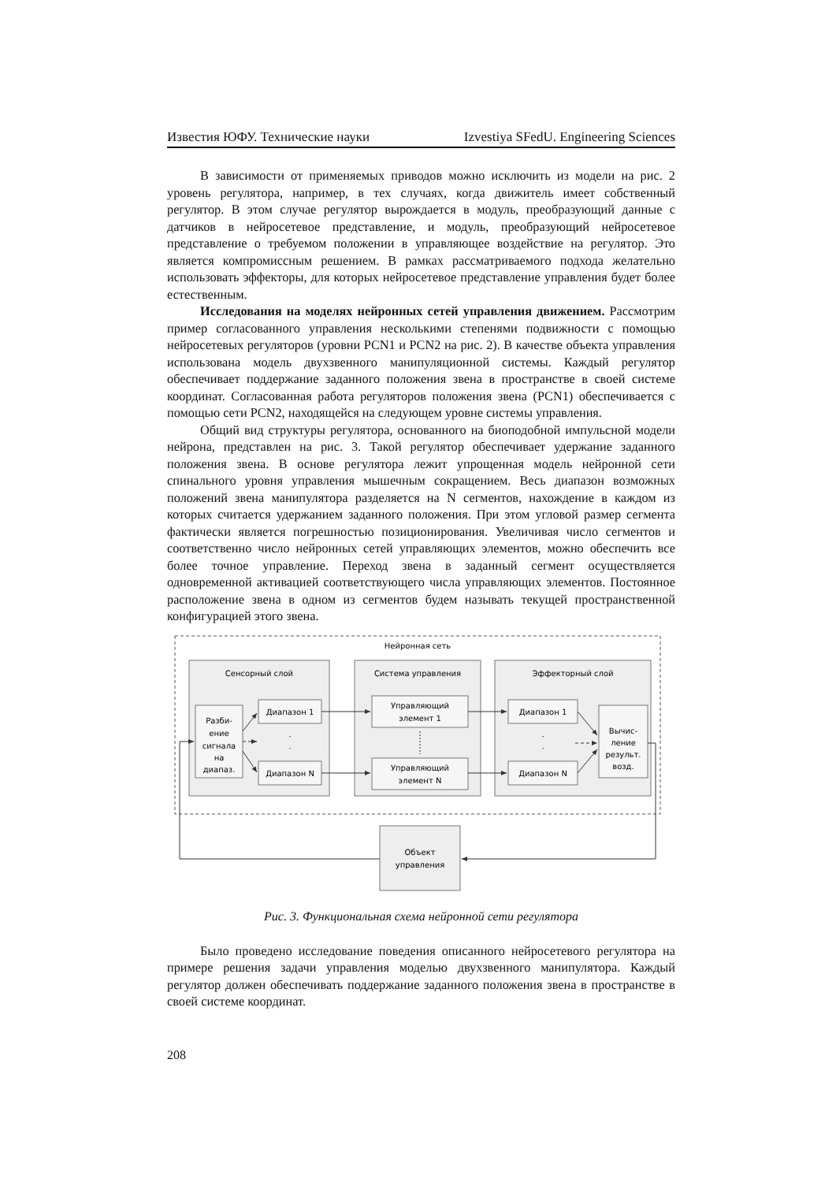Известия ЮФУ. Технические науки Izvestiya SFedU. Engineering Sciences
В зависимости от применяемых приводов можно исключить из модели на рис. 2 уровень регулятора, например, в тех случаях, когда движитель имеет собственный регулятор. В этом случае регулятор вырождается в модуль, преобразующий данные с датчиков в нейросетевое представление, и модуль, преобразующий нейросетевое представление о требуемом положении в управляющее воздействие на регулятор. Это является компромиссным решением. В рамках рассматриваемого подхода желательно использовать эффекторы, для которых нейросетевое представление управления будет более естественным.
Исследования на моделях нейронных сетей управления движением. Рассмотрим пример согласованного управления несколькими степенями подвижности с помощью нейросетевых регуляторов (уровни PCN1 и PCN2 на рис. 2). В качестве объекта управления использована модель двухзвенного манипуляционной системы. Каждый регулятор обеспечивает поддержание заданного положения звена в пространстве в своей системе координат. Согласованная работа регуляторов положения звена (PCN1) обеспечивается с помощью сети PCN2, находящейся на следующем уровне системы управления.
Общий вид структуры регулятора, основанного на биоподобной импульсной модели нейрона, представлен на рис. 3. Такой регулятор обеспечивает удержание заданного положения звена. В основе регулятора лежит упрощенная модель нейронной сети спинального уровня управления мышечным сокращением. Весь диапазон возможных положений звена манипулятора разделяется на N сегментов, нахождение в каждом из которых считается удержанием заданного положения. При этом угловой размер сегмента фактически является погрешностью позиционирования. Увеличивая число сегментов и соответственно число нейронных сетей управляющих элементов, можно обеспечить все более точное управление. Переход звена в заданный сегмент осуществляется одновременной активацией соответствующего числа управляющих элементов. Постоянное расположение звена в одном из сегментов будем называть текущей пространственной конфигурацией этого звена.
Нейронная сеть
Сенсорный слой
Система управления
Эффекторный слой
Разби-
ение
сигнала
на
диапаз.
Диапазон 1
Диапазон N
Управляющий
элемент 1
Управляющий
элемент N
Диапазон 1
Диапазон N
Вычис-
ление
результ.
возд.
Объект
управления
·
·
·
·
Рис. 3. Функциональная схема нейронной сети регулятора
Было проведено исследование поведения описанного нейросетевого регулятора на примере решения задачи управления моделью двухзвенного манипулятора. Каждый регулятор должен обеспечивать поддержание заданного положения звена в пространстве в своей системе координат.
208